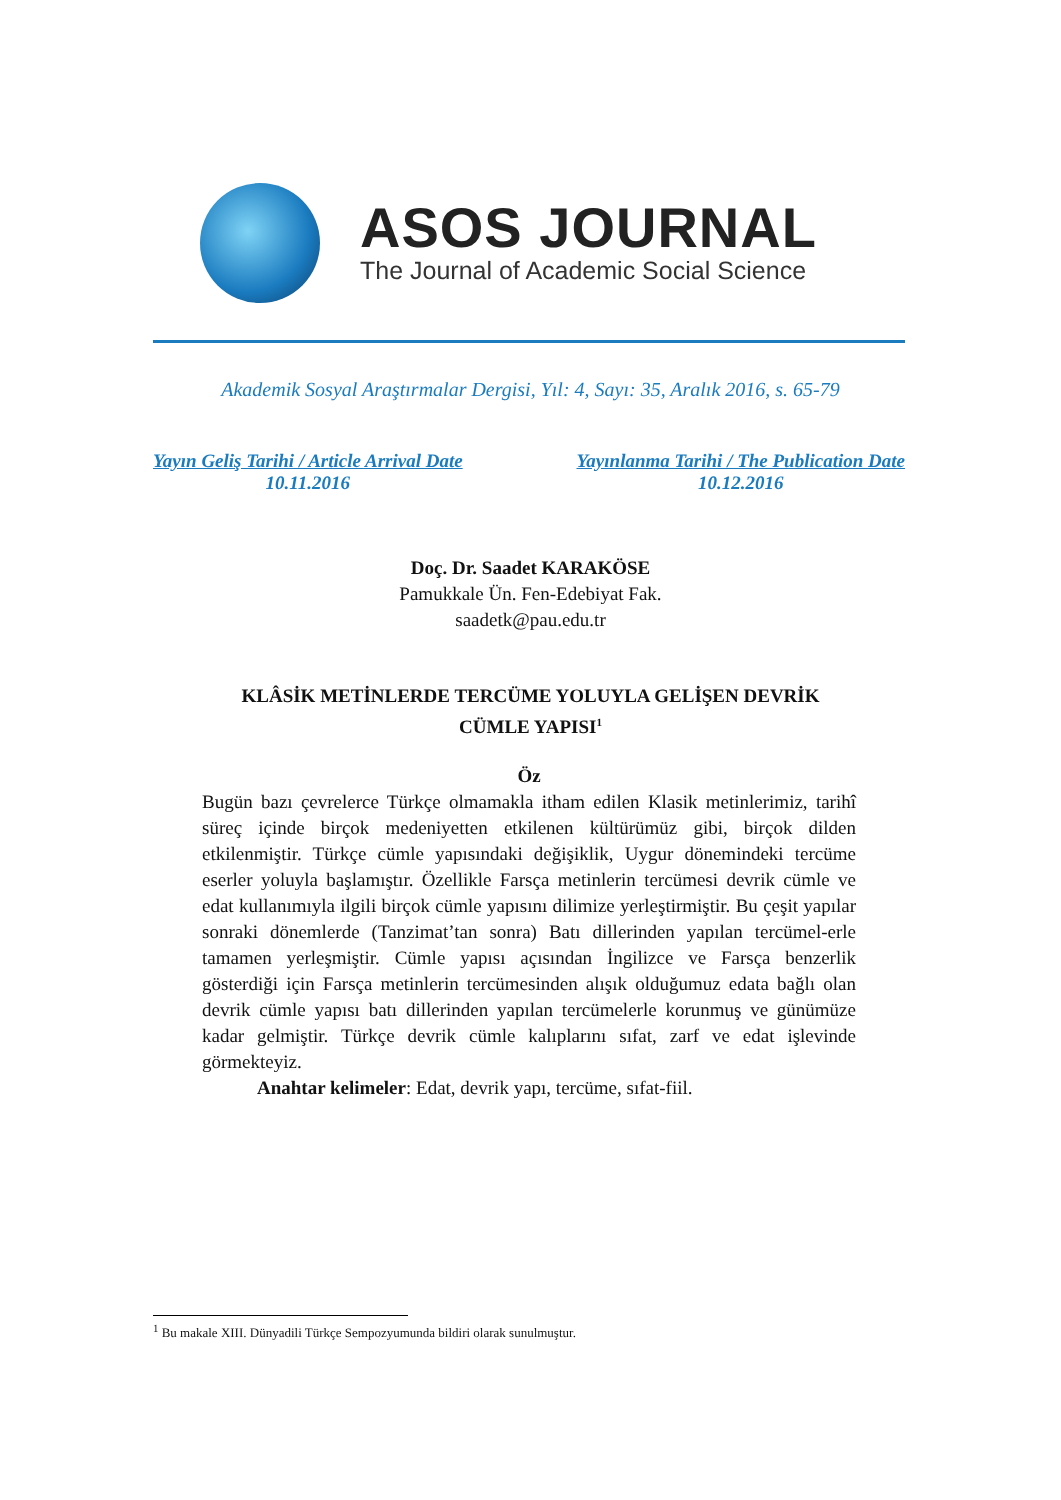ASOS JOURNAL
The Journal of Academic Social Science
Akademik Sosyal Araştırmalar Dergisi, Yıl: 4, Sayı: 35, Aralık 2016, s. 65-79
Yayın Geliş Tarihi / Article Arrival Date
10.11.2016
Yayınlanma Tarihi / The Publication Date
10.12.2016
Doç. Dr. Saadet KARAKÖSE
Pamukkale Ün. Fen-Edebiyat Fak.
saadetk@pau.edu.tr
KLÂSİK METİNLERDE TERCÜME YOLUYLA GELİŞEN DEVRİK
CÜMLE YAPISI<sup>1</sup>
Öz
Bugün bazı çevrelerce Türkçe olmamakla itham edilen Klasik metinlerimiz, tarihî süreç içinde birçok medeniyetten etkilenen kültürümüz gibi, birçok dilden etkilenmiştir. Türkçe cümle yapısındaki değişiklik, Uygur dönemindeki tercüme eserler yoluyla başlamıştır. Özellikle Farsça metinlerin tercümesi devrik cümle ve edat kullanımıyla ilgili birçok cümle yapısını dilimize yerleştirmiştir. Bu çeşit yapılar sonraki dönemlerde (Tanzimat’tan sonra) Batı dillerinden yapılan tercümel-erle tamamen yerleşmiştir. Cümle yapısı açısından İngilizce ve Farsça benzerlik gösterdiği için Farsça metinlerin tercümesinden alışık olduğumuz edata bağlı olan devrik cümle yapısı batı dillerinden yapılan tercümelerle korunmuş ve günümüze kadar gelmiştir. Türkçe devrik cümle kalıplarını sıfat, zarf ve edat işlevinde görmekteyiz.
Anahtar kelimeler: Edat, devrik yapı, tercüme, sıfat-fiil.
<sup>1</sup> Bu makale XIII. Dünyadili Türkçe Sempozyumunda bildiri olarak sunulmuştur.